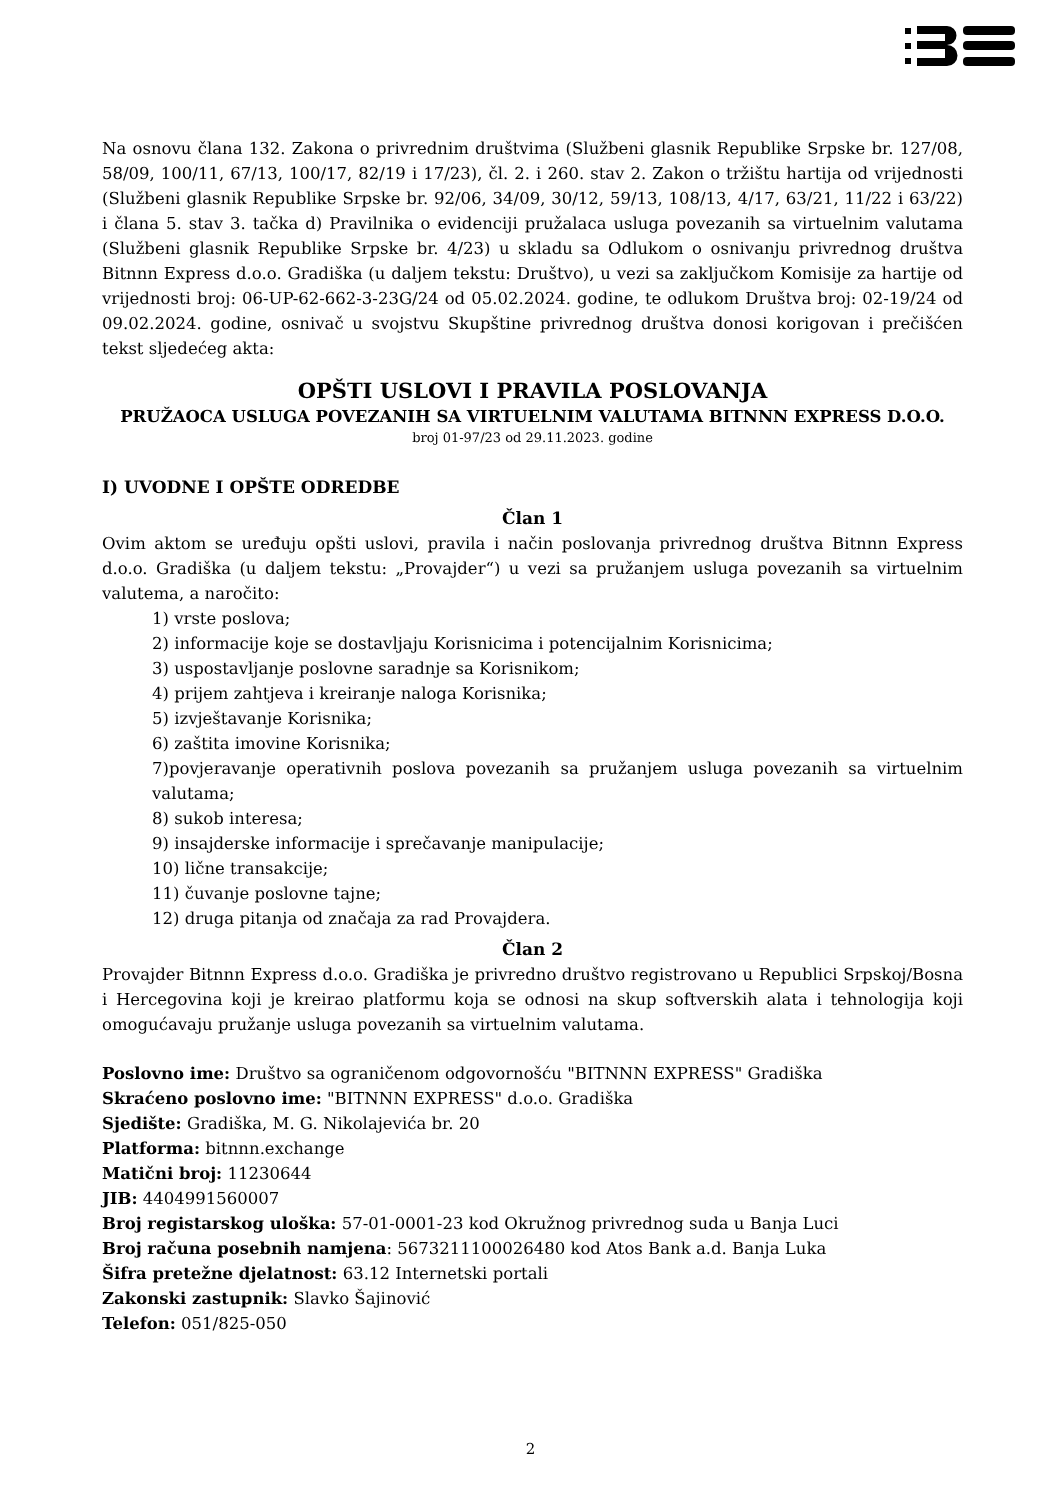Na osnovu člana 132. Zakona o privrednim društvima (Službeni glasnik Republike Srpske br. 127/08, 58/09, 100/11, 67/13, 100/17, 82/19 i 17/23), čl. 2. i 260. stav 2. Zakon o tržištu hartija od vrijednosti (Službeni glasnik Republike Srpske br. 92/06, 34/09, 30/12, 59/13, 108/13, 4/17, 63/21, 11/22 i 63/22) i člana 5. stav 3. tačka d) Pravilnika o evidenciji pružalaca usluga povezanih sa virtuelnim valutama (Službeni glasnik Republike Srpske br. 4/23) u skladu sa Odlukom o osnivanju privrednog društva Bitnnn Express d.o.o. Gradiška (u daljem tekstu: Društvo), u vezi sa zaključkom Komisije za hartije od vrijednosti broj: 06-UP-62-662-3-23G/24 od 05.02.2024. godine, te odlukom Društva broj: 02-19/24 od 09.02.2024. godine, osnivač u svojstvu Skupštine privrednog društva donosi korigovan i prečišćen tekst sljedećeg akta:
OPŠTI USLOVI I PRAVILA POSLOVANJA
PRUŽAOCA USLUGA POVEZANIH SA VIRTUELNIM VALUTAMA BITNNN EXPRESS D.O.O.
broj 01-97/23 od 29.11.2023. godine
I) UVODNE I OPŠTE ODREDBE
Član 1
Ovim aktom se uređuju opšti uslovi, pravila i način poslovanja privrednog društva Bitnnn Express d.o.o. Gradiška (u daljem tekstu: „Provajder“) u vezi sa pružanjem usluga povezanih sa virtuelnim valutema, a naročito:
1) vrste poslova;
2) informacije koje se dostavljaju Korisnicima i potencijalnim Korisnicima;
3) uspostavljanje poslovne saradnje sa Korisnikom;
4) prijem zahtjeva i kreiranje naloga Korisnika;
5) izvještavanje Korisnika;
6) zaštita imovine Korisnika;
7)povjeravanje operativnih poslova povezanih sa pružanjem usluga povezanih sa virtuelnim valutama;
8) sukob interesa;
9) insajderske informacije i sprečavanje manipulacije;
10) lične transakcije;
11) čuvanje poslovne tajne;
12) druga pitanja od značaja za rad Provajdera.
Član 2
Provajder Bitnnn Express d.o.o. Gradiška je privredno društvo registrovano u Republici Srpskoj/Bosna i Hercegovina koji je kreirao platformu koja se odnosi na skup softverskih alata i tehnologija koji omogućavaju pružanje usluga povezanih sa virtuelnim valutama.
Poslovno ime: Društvo sa ograničenom odgovornošću "BITNNN EXPRESS" Gradiška
Skraćeno poslovno ime: "BITNNN EXPRESS" d.o.o. Gradiška
Sjedište: Gradiška, M. G. Nikolajevića br. 20
Platforma: bitnnn.exchange
Matični broj: 11230644
JIB: 4404991560007
Broj registarskog uloška: 57-01-0001-23 kod Okružnog privrednog suda u Banja Luci
Broj računa posebnih namjena: 5673211100026480 kod Atos Bank a.d. Banja Luka
Šifra pretežne djelatnost: 63.12 Internetski portali
Zakonski zastupnik: Slavko Šajinović
Telefon: 051/825-050
2